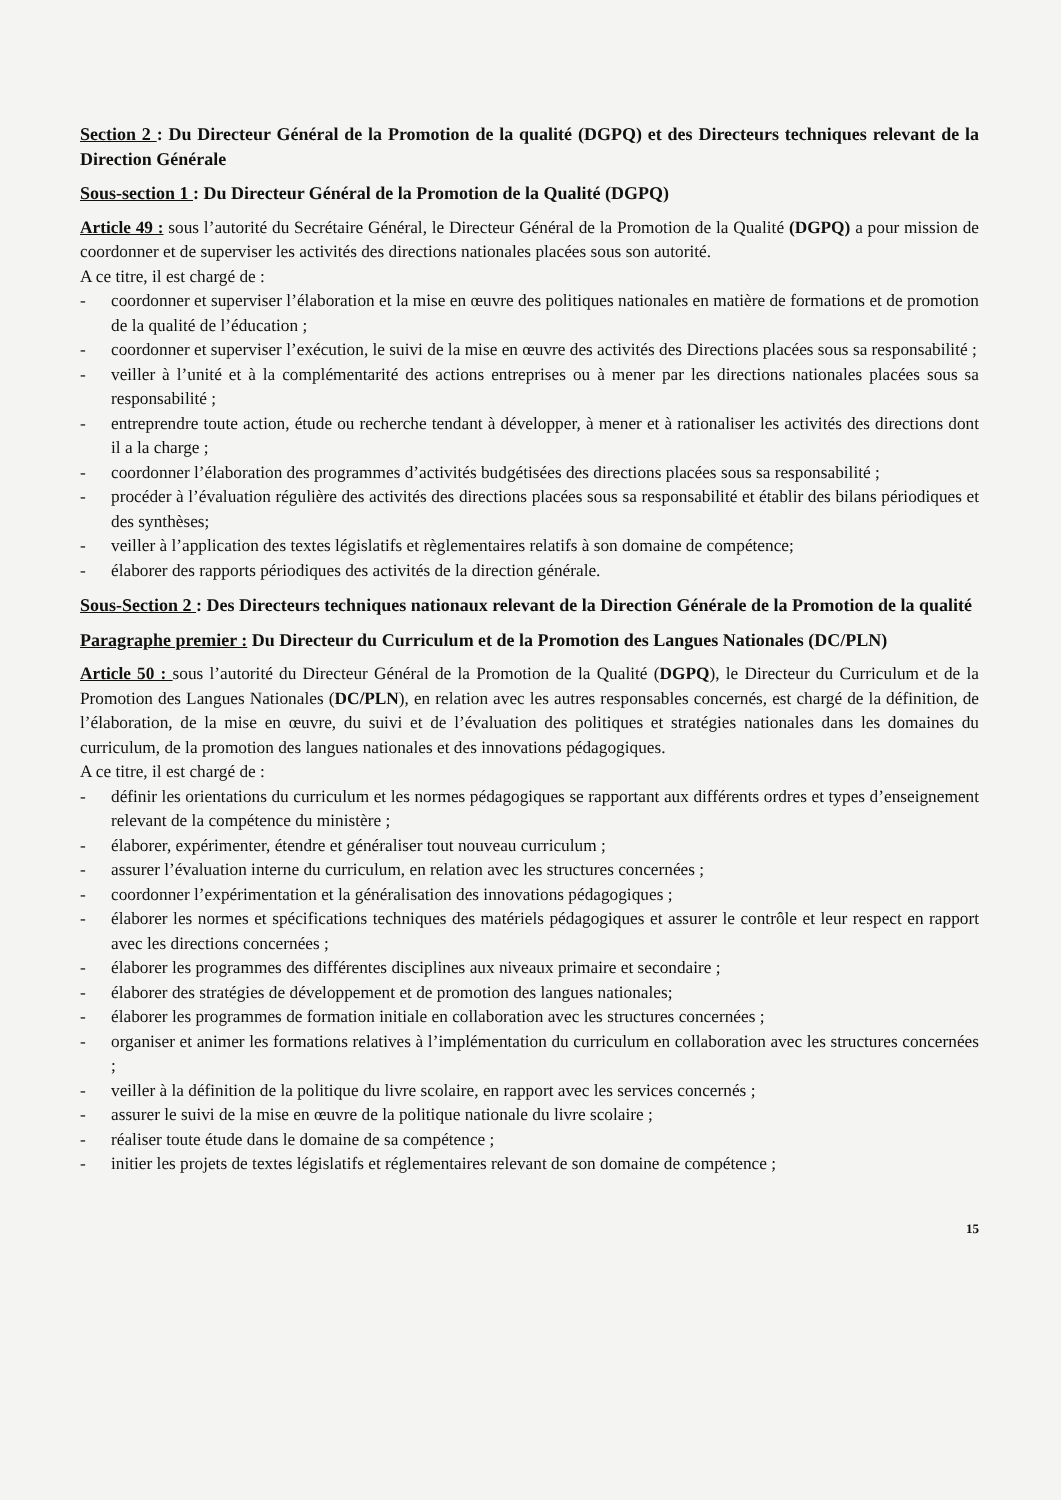Section 2 : Du Directeur Général de la Promotion de la qualité (DGPQ) et des Directeurs techniques relevant de la Direction Générale
Sous-section 1 : Du Directeur Général de la Promotion de la Qualité (DGPQ)
Article 49 : sous l’autorité du Secrétaire Général, le Directeur Général de la Promotion de la Qualité (DGPQ) a pour mission de coordonner et de superviser les activités des directions nationales placées sous son autorité.
A ce titre, il est chargé de :
- coordonner et superviser l’élaboration et la mise en œuvre des politiques nationales en matière de formations et de promotion de la qualité de l’éducation ;
- coordonner et superviser l’exécution, le suivi de la mise en œuvre des activités des Directions placées sous sa responsabilité ;
- veiller à l’unité et à la complémentarité des actions entreprises ou à mener par les directions nationales placées sous sa responsabilité ;
- entreprendre toute action, étude ou recherche tendant à développer, à mener et à rationaliser les activités des directions dont il a la charge ;
- coordonner l’élaboration des programmes d’activités budgétisées des directions placées sous sa responsabilité ;
- procéder à l’évaluation régulière des activités des directions placées sous sa responsabilité et établir des bilans périodiques et des synthèses;
- veiller à l’application des textes législatifs et règlementaires relatifs à son domaine de compétence;
- élaborer des rapports périodiques des activités de la direction générale.
Sous-Section 2 : Des Directeurs techniques nationaux relevant de la Direction Générale de la Promotion de la qualité
Paragraphe premier : Du Directeur du Curriculum et de la Promotion des Langues Nationales (DC/PLN)
Article 50 : sous l’autorité du Directeur Général de la Promotion de la Qualité (DGPQ), le Directeur du Curriculum et de la Promotion des Langues Nationales (DC/PLN), en relation avec les autres responsables concernés, est chargé de la définition, de l’élaboration, de la mise en œuvre, du suivi et de l’évaluation des politiques et stratégies nationales dans les domaines du curriculum, de la promotion des langues nationales et des innovations pédagogiques.
A ce titre, il est chargé de :
- définir les orientations du curriculum et les normes pédagogiques se rapportant aux différents ordres et types d’enseignement relevant de la compétence du ministère ;
- élaborer, expérimenter, étendre et généraliser tout nouveau curriculum ;
- assurer l’évaluation interne du curriculum, en relation avec les structures concernées ;
- coordonner l’expérimentation et la généralisation des innovations pédagogiques ;
- élaborer les normes et spécifications techniques des matériels pédagogiques et assurer le contrôle et leur respect en rapport avec les directions concernées ;
- élaborer les programmes des différentes disciplines aux niveaux primaire et secondaire ;
- élaborer des stratégies de développement et de promotion des langues nationales;
- élaborer les programmes de formation initiale en collaboration avec les structures concernées ;
- organiser et animer les formations relatives à l’implémentation du curriculum en collaboration avec les structures concernées ;
- veiller à la définition de la politique du livre scolaire, en rapport avec les services concernés ;
- assurer le suivi de la mise en œuvre de la politique nationale du livre scolaire ;
- réaliser toute étude dans le domaine de sa compétence ;
- initier les projets de textes législatifs et réglementaires relevant de son domaine de compétence ;
15